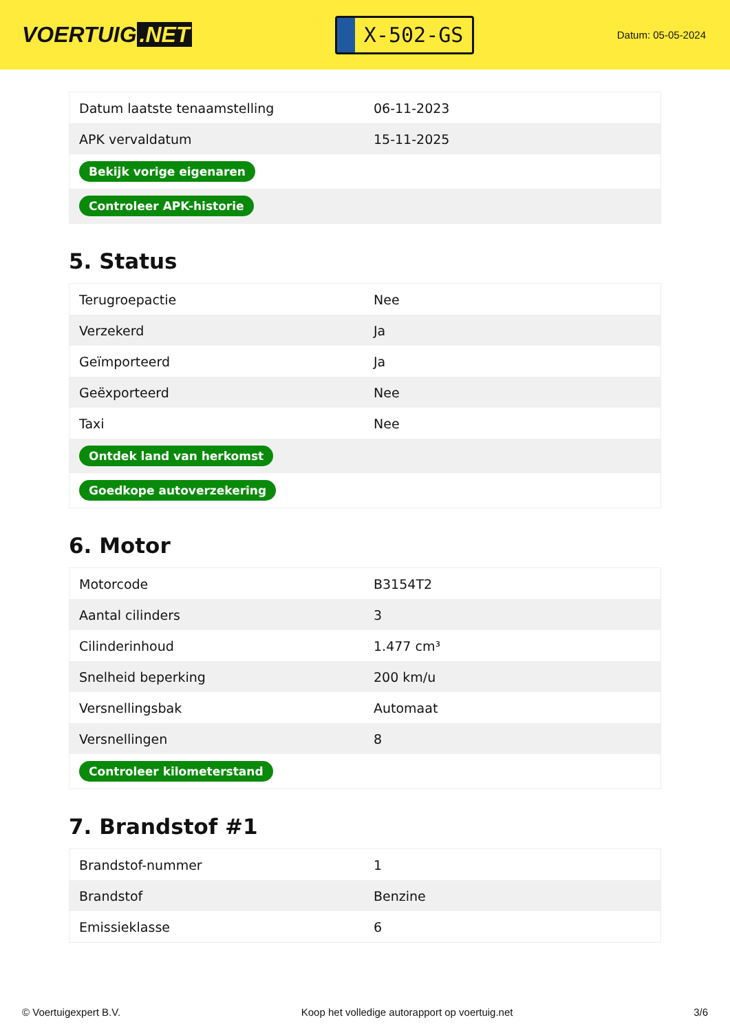VOERTUIG.NET
X-502-GS
Datum: 05-05-2024
| Datum laatste tenaamstelling | 06-11-2023 |
| APK vervaldatum | 15-11-2025 |
| Bekijk vorige eigenaren | |
| Controleer APK-historie | |
5. Status
| Terugroepactie | Nee |
| Verzekerd | Ja |
| Geïmporteerd | Ja |
| Geëxporteerd | Nee |
| Taxi | Nee |
| Ontdek land van herkomst | |
| Goedkope autoverzekering | |
6. Motor
| Motorcode | B3154T2 |
| Aantal cilinders | 3 |
| Cilinderinhoud | 1.477 cm³ |
| Snelheid beperking | 200 km/u |
| Versnellingsbak | Automaat |
| Versnellingen | 8 |
| Controleer kilometerstand | |
7. Brandstof #1
| Brandstof-nummer | 1 |
| Brandstof | Benzine |
| Emissieklasse | 6 |
© Voertuigexpert B.V. Koop het volledige autorapport op voertuig.net 3/6